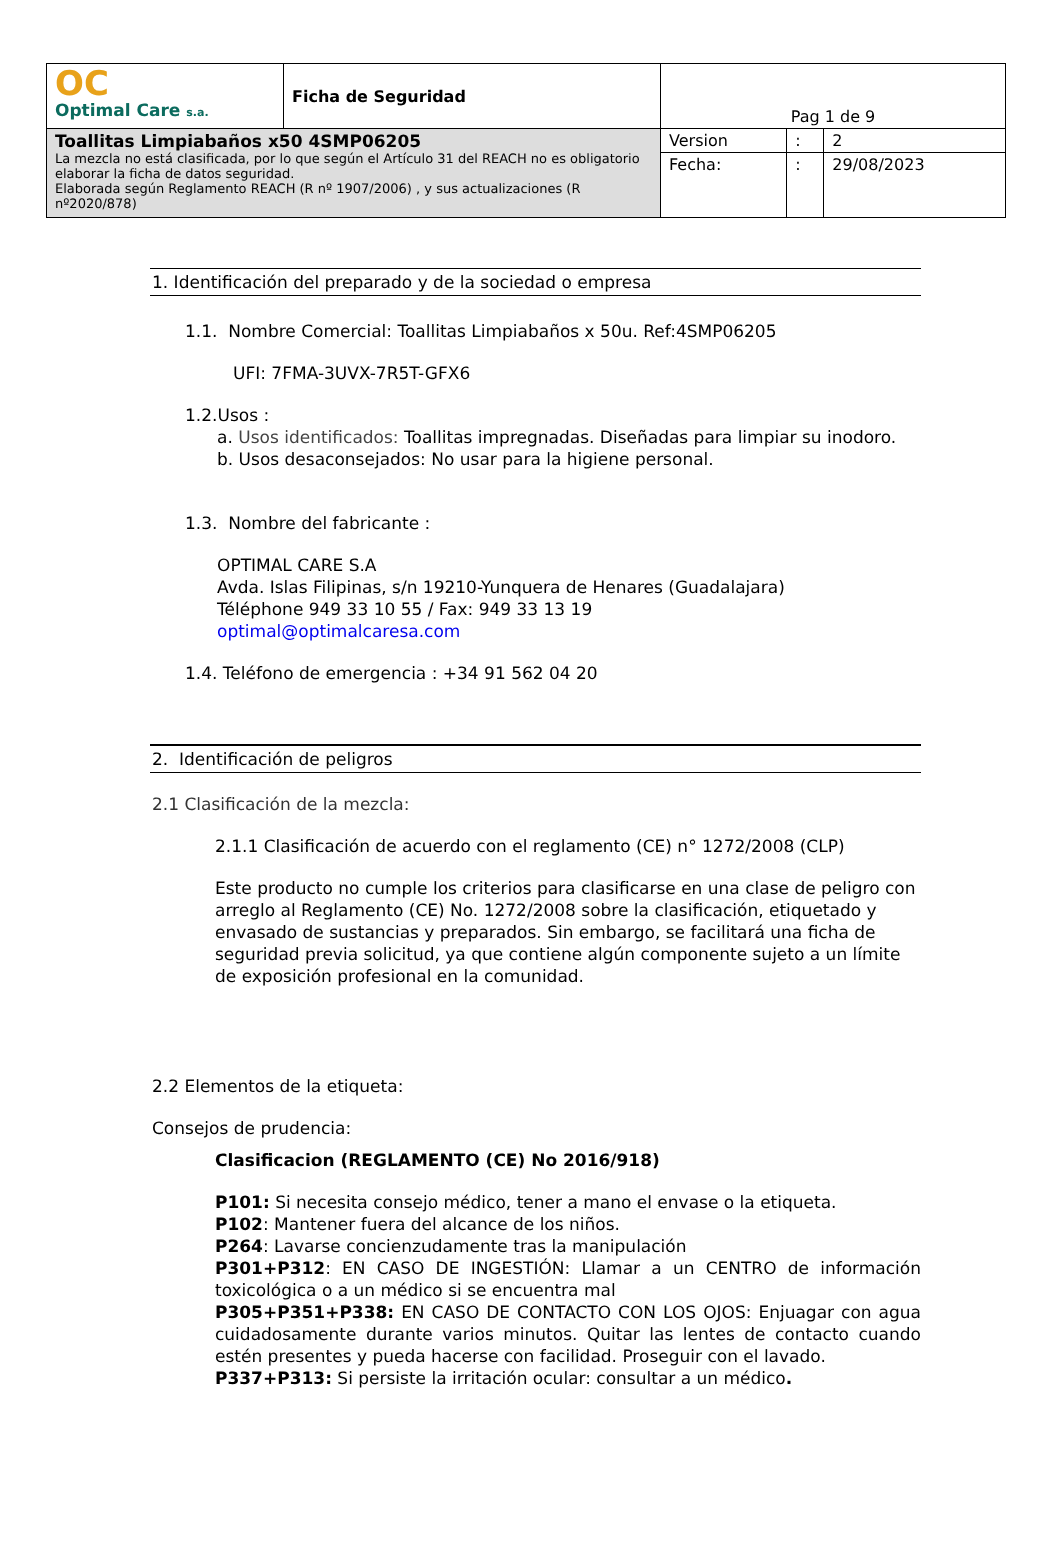| OC Optimal Care s.a. | Ficha de Seguridad | Pag 1 de 9 | | |
| Toallitas Limpiabaños x50 4SMP06205 La mezcla no está clasificada, por lo que según el Artículo 31 del REACH no es obligatorio elaborar la ficha de datos seguridad. Elaborada según Reglamento REACH (R nº 1907/2006) , y sus actualizaciones (R nº2020/878) | | Version | : | 2 |
| | | Fecha: | : | 29/08/2023 |
1. Identificación del preparado y de la sociedad o empresa
1.1. Nombre Comercial: Toallitas Limpiabaños x 50u. Ref:4SMP06205
UFI: 7FMA-3UVX-7R5T-GFX6
1.2.Usos :
a. Usos identificados: Toallitas impregnadas. Diseñadas para limpiar su inodoro.
b. Usos desaconsejados: No usar para la higiene personal.
1.3. Nombre del fabricante :
OPTIMAL CARE S.A
Avda. Islas Filipinas, s/n 19210-Yunquera de Henares (Guadalajara)
Téléphone 949 33 10 55 / Fax: 949 33 13 19
optimal@optimalcaresa.com
1.4. Teléfono de emergencia : +34 91 562 04 20
2. Identificación de peligros
2.1 Clasificación de la mezcla:
2.1.1 Clasificación de acuerdo con el reglamento (CE) n° 1272/2008 (CLP)
Este producto no cumple los criterios para clasificarse en una clase de peligro con arreglo al Reglamento (CE) No. 1272/2008 sobre la clasificación, etiquetado y envasado de sustancias y preparados. Sin embargo, se facilitará una ficha de seguridad previa solicitud, ya que contiene algún componente sujeto a un límite de exposición profesional en la comunidad.
2.2 Elementos de la etiqueta:
Consejos de prudencia:
Clasificacion (REGLAMENTO (CE) No 2016/918)
P101: Si necesita consejo médico, tener a mano el envase o la etiqueta.
P102: Mantener fuera del alcance de los niños.
P264: Lavarse concienzudamente tras la manipulación
P301+P312: EN CASO DE INGESTIÓN: Llamar a un CENTRO de información toxicológica o a un médico si se encuentra mal
P305+P351+P338: EN CASO DE CONTACTO CON LOS OJOS: Enjuagar con agua cuidadosamente durante varios minutos. Quitar las lentes de contacto cuando estén presentes y pueda hacerse con facilidad. Proseguir con el lavado.
P337+P313: Si persiste la irritación ocular: consultar a un médico.